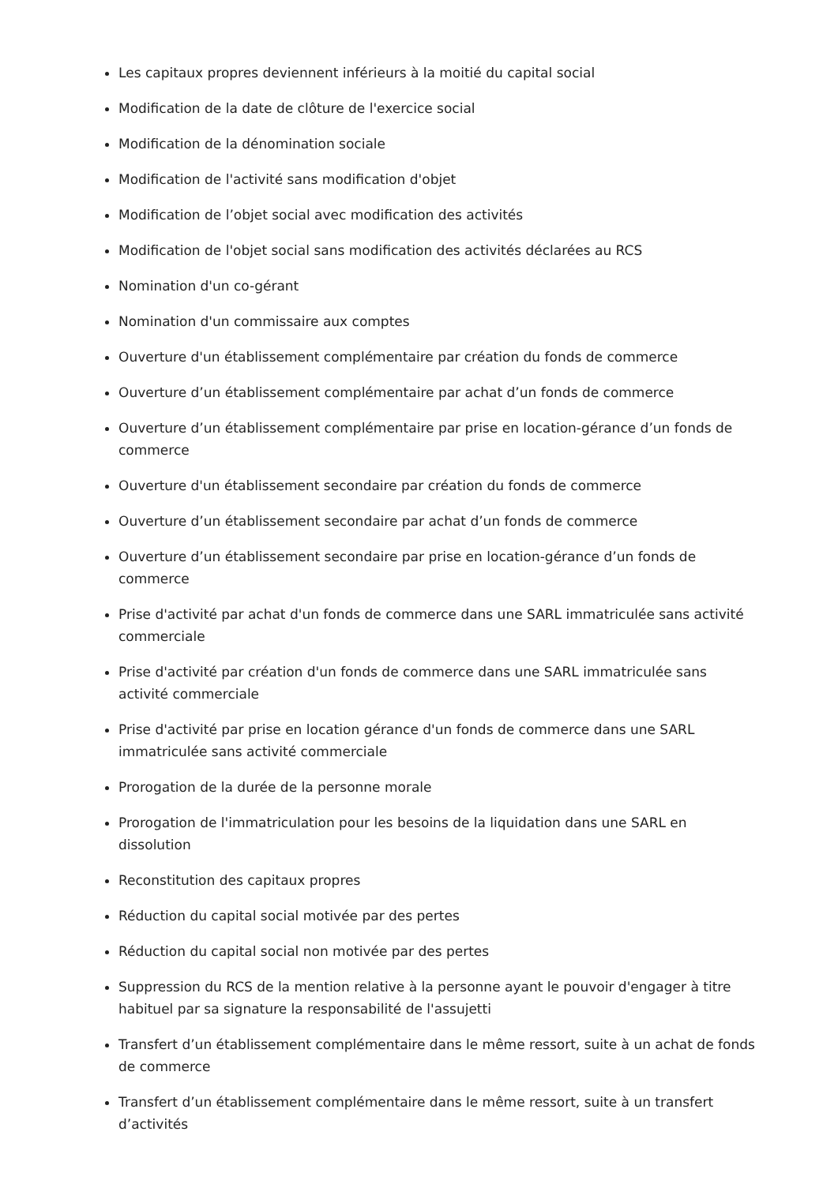Les capitaux propres deviennent inférieurs à la moitié du capital social
Modification de la date de clôture de l'exercice social
Modification de la dénomination sociale
Modification de l'activité sans modification d'objet
Modification de l’objet social avec modification des activités
Modification de l'objet social sans modification des activités déclarées au RCS
Nomination d'un co-gérant
Nomination d'un commissaire aux comptes
Ouverture d'un établissement complémentaire par création du fonds de commerce
Ouverture d’un établissement complémentaire par achat d’un fonds de commerce
Ouverture d’un établissement complémentaire par prise en location-gérance d’un fonds de commerce
Ouverture d'un établissement secondaire par création du fonds de commerce
Ouverture d’un établissement secondaire par achat d’un fonds de commerce
Ouverture d’un établissement secondaire par prise en location-gérance d’un fonds de commerce
Prise d'activité par achat d'un fonds de commerce dans une SARL immatriculée sans activité commerciale
Prise d'activité par création d'un fonds de commerce dans une SARL immatriculée sans activité commerciale
Prise d'activité par prise en location gérance d'un fonds de commerce dans une SARL immatriculée sans activité commerciale
Prorogation de la durée de la personne morale
Prorogation de l'immatriculation pour les besoins de la liquidation dans une SARL en dissolution
Reconstitution des capitaux propres
Réduction du capital social motivée par des pertes
Réduction du capital social non motivée par des pertes
Suppression du RCS de la mention relative à la personne ayant le pouvoir d'engager à titre habituel par sa signature la responsabilité de l'assujetti
Transfert d’un établissement complémentaire dans le même ressort, suite à un achat de fonds de commerce
Transfert d’un établissement complémentaire dans le même ressort, suite à un transfert d’activités